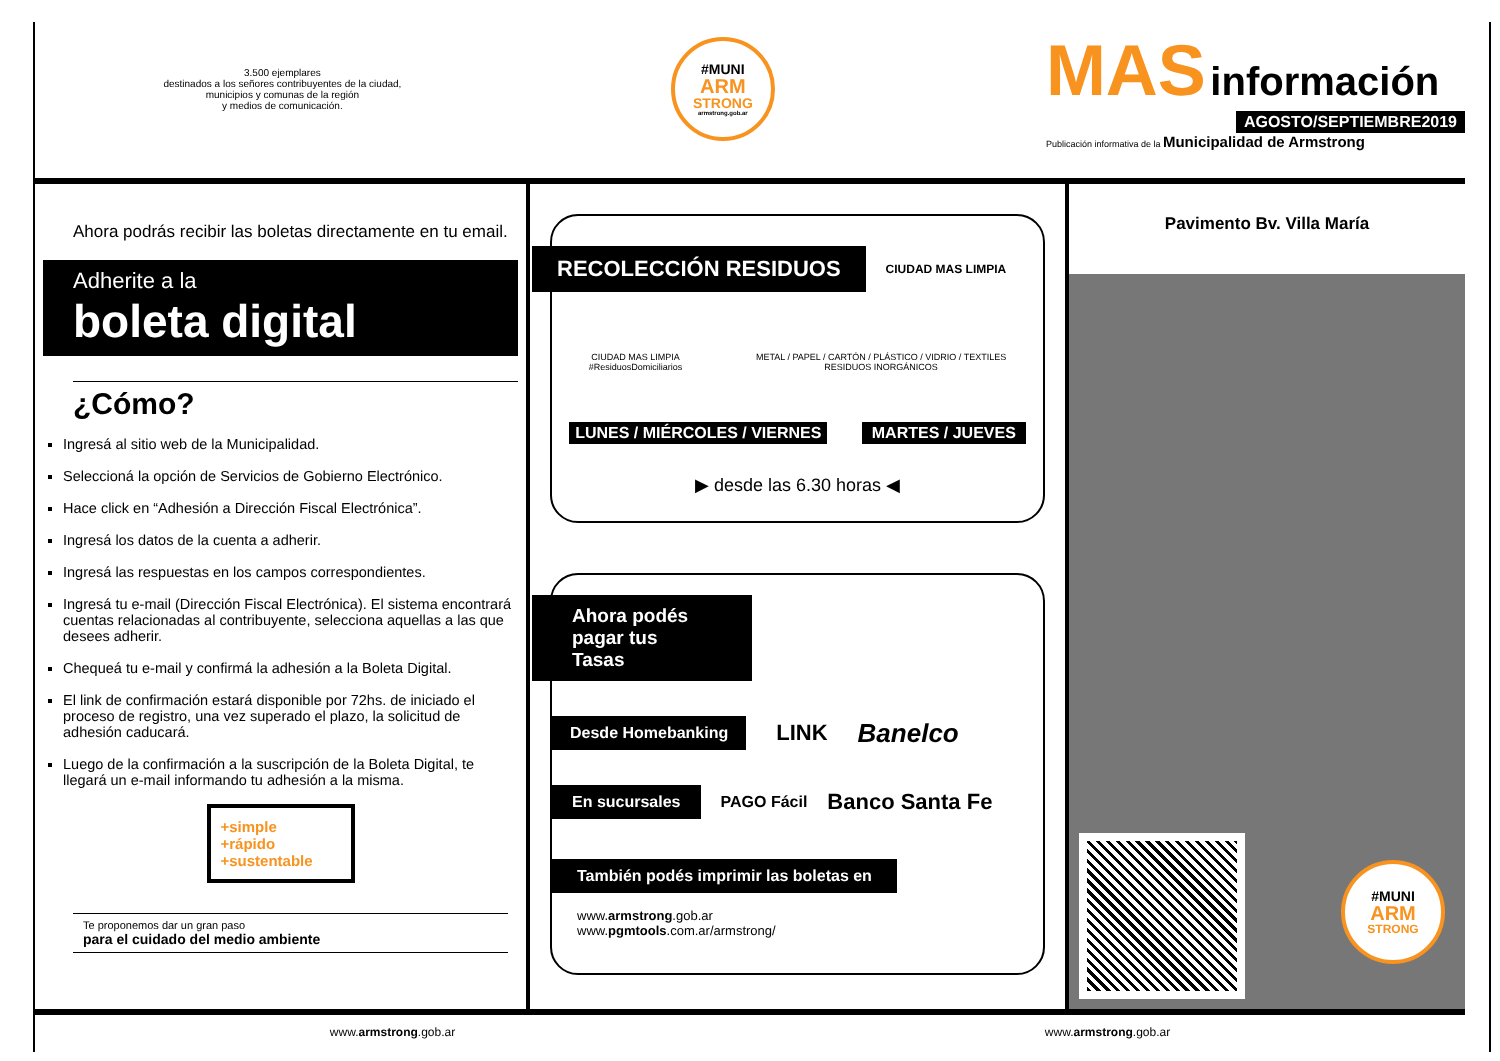3.500 ejemplares
destinados a los señores contribuyentes de la ciudad,
municipios y comunas de la región
y medios de comunicación.
#MUNI
ARM
STRONG
armstrong.gob.ar
MAS información
AGOSTO/SEPTIEMBRE2019
Publicación informativa de la Municipalidad de Armstrong
Ahora podrás recibir las boletas directamente en tu email.
Adherite a la
boleta digital
¿Cómo?
Ingresá al sitio web de la Municipalidad.
Seleccioná la opción de Servicios de Gobierno Electrónico.
Hace click en “Adhesión a Dirección Fiscal Electrónica”.
Ingresá los datos de la cuenta a adherir.
Ingresá las respuestas en los campos correspondientes.
Ingresá tu e-mail (Dirección Fiscal Electrónica). El sistema encontrará cuentas relacionadas al contribuyente, selecciona aquellas a las que desees adherir.
Chequeá tu e-mail y confirmá la adhesión a la Boleta Digital.
El link de confirmación estará disponible por 72hs. de iniciado el proceso de registro, una vez superado el plazo, la solicitud de adhesión caducará.
Luego de la confirmación a la suscripción de la Boleta Digital, te llegará un e-mail informando tu adhesión a la misma.
+simple
+rápido
+sustentable
Te proponemos dar un gran paso
para el cuidado del medio ambiente
RECOLECCIÓN RESIDUOS
CIUDAD MAS LIMPIA
CIUDAD MAS LIMPIA
#ResiduosDomiciliarios
METAL / PAPEL / CARTÓN / PLÁSTICO / VIDRIO / TEXTILES
RESIDUOS INORGÁNICOS
LUNES / MIÉRCOLES / VIERNES MARTES / JUEVES
▶ desde las 6.30 horas ◀
Ahora podés pagar tus Tasas
Desde Homebanking LINK Banelco
En sucursales PAGO Fácil Banco Santa Fe
También podés imprimir las boletas en
www.armstrong.gob.ar
www.pgmtools.com.ar/armstrong/
Pavimento Bv. Villa María
#MUNI
ARM
STRONG
www.armstrong.gob.ar www.armstrong.gob.ar